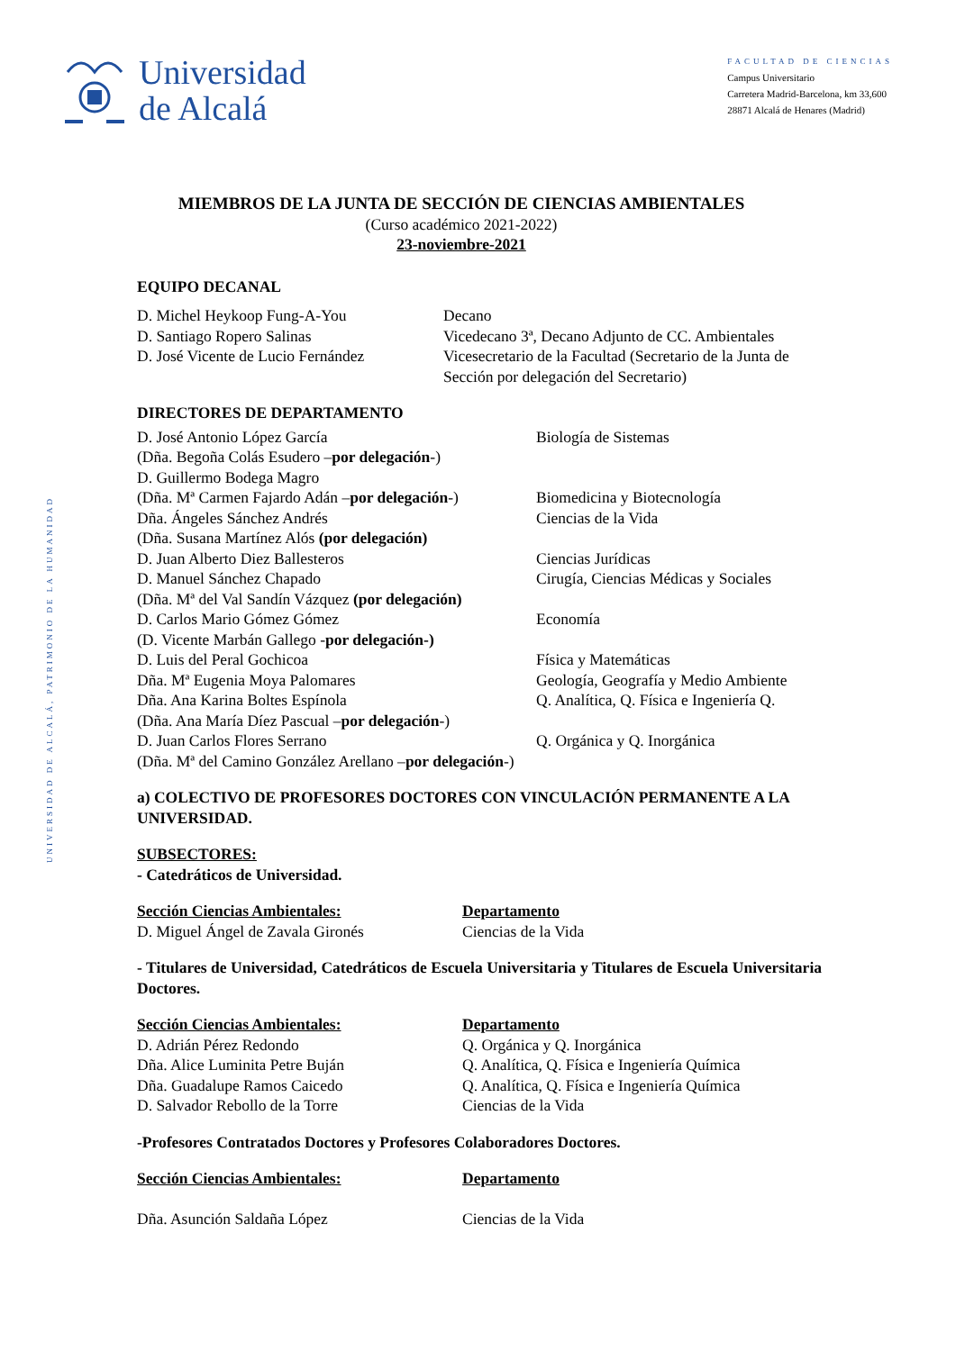Universidad
de Alcalá
FACULTAD DE CIENCIAS
Campus Universitario
Carretera Madrid-Barcelona, km 33,600
28871 Alcalá de Henares (Madrid)
UNIVERSIDAD DE ALCALÁ, PATRIMONIO DE LA HUMANIDAD
MIEMBROS DE LA JUNTA DE SECCIÓN DE CIENCIAS AMBIENTALES
(Curso académico 2021-2022)
23-noviembre-2021
EQUIPO DECANAL
D. Michel Heykoop Fung-A-You
D. Santiago Ropero Salinas
D. José Vicente de Lucio Fernández
Decano
Vicedecano 3ª, Decano Adjunto de CC. Ambientales
Vicesecretario de la Facultad (Secretario de la Junta de Sección por delegación del Secretario)
DIRECTORES DE DEPARTAMENTO
D. José Antonio López García
(Dña. Begoña Colás Esudero –por delegación-)
D. Guillermo Bodega Magro
(Dña. Mª Carmen Fajardo Adán –por delegación-)
Dña. Ángeles Sánchez Andrés
(Dña. Susana Martínez Alós (por delegación)
D. Juan Alberto Diez Ballesteros
D. Manuel Sánchez Chapado
(Dña. Mª del Val Sandín Vázquez (por delegación)
D. Carlos Mario Gómez Gómez
(D. Vicente Marbán Gallego -por delegación-)
D. Luis del Peral Gochicoa
Dña. Mª Eugenia Moya Palomares
Dña. Ana Karina Boltes Espínola
(Dña. Ana María Díez Pascual –por delegación-)
D. Juan Carlos Flores Serrano
(Dña. Mª del Camino González Arellano –por delegación-)
Biología de Sistemas
Biomedicina y Biotecnología
Ciencias de la Vida
Ciencias Jurídicas
Cirugía, Ciencias Médicas y Sociales
Economía
Física y Matemáticas
Geología, Geografía y Medio Ambiente
Q. Analítica, Q. Física e Ingeniería Q.
Q. Orgánica y Q. Inorgánica
a) COLECTIVO DE PROFESORES DOCTORES CON VINCULACIÓN PERMANENTE A LA UNIVERSIDAD.
SUBSECTORES:
- Catedráticos de Universidad.
Sección Ciencias Ambientales:
D. Miguel Ángel de Zavala Gironés
Departamento
Ciencias de la Vida
- Titulares de Universidad, Catedráticos de Escuela Universitaria y Titulares de Escuela Universitaria Doctores.
Sección Ciencias Ambientales:
D. Adrián Pérez Redondo
Dña. Alice Luminita Petre Buján
Dña. Guadalupe Ramos Caicedo
D. Salvador Rebollo de la Torre
Departamento
Q. Orgánica y Q. Inorgánica
Q. Analítica, Q. Física e Ingeniería Química
Q. Analítica, Q. Física e Ingeniería Química
Ciencias de la Vida
-Profesores Contratados Doctores y Profesores Colaboradores Doctores.
Sección Ciencias Ambientales:
Dña. Asunción Saldaña López
Departamento
Ciencias de la Vida